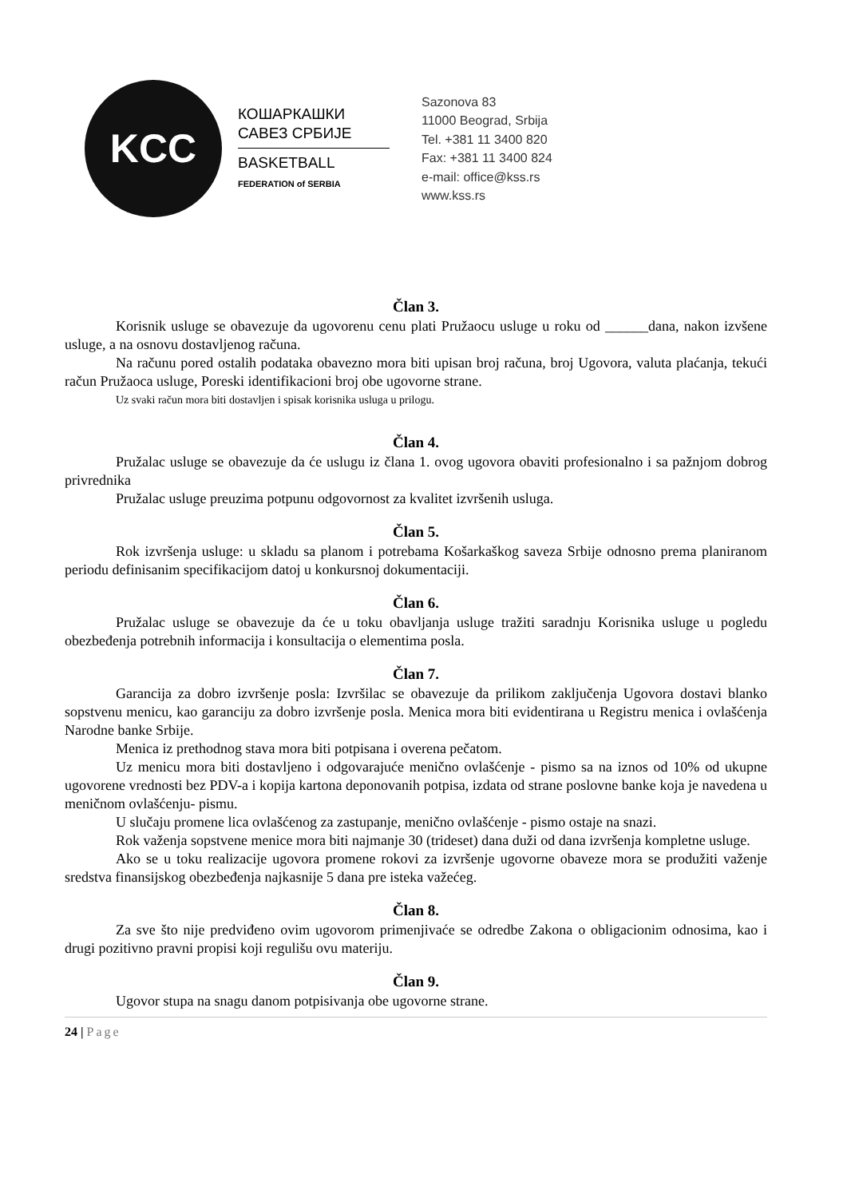KCC
КОШАРКАШКИ
САВЕЗ СРБИЈЕ
BASKETBALL
FEDERATION of SERBIA
Sazonova 83
11000 Beograd, Srbija
Tel. +381 11 3400 820
Fax: +381 11 3400 824
e-mail: office@kss.rs
www.kss.rs
Član 3.
Korisnik usluge se obavezuje da ugovorenu cenu plati Pružaocu usluge u roku od ______dana, nakon izvšene usluge, a na osnovu dostavljenog računa.
Na računu pored ostalih podataka obavezno mora biti upisan broj računa, broj Ugovora, valuta plaćanja, tekući račun Pružaoca usluge, Poreski identifikacioni broj obe ugovorne strane.
Uz svaki račun mora biti dostavljen i spisak korisnika usluga u prilogu.
Član 4.
Pružalac usluge se obavezuje da će uslugu iz člana 1. ovog ugovora obaviti profesionalno i sa pažnjom dobrog privrednika
Pružalac usluge preuzima potpunu odgovornost za kvalitet izvršenih usluga.
Član 5.
Rok izvršenja usluge: u skladu sa planom i potrebama Košarkaškog saveza Srbije odnosno prema planiranom periodu definisanim specifikacijom datoj u konkursnoj dokumentaciji.
Član 6.
Pružalac usluge se obavezuje da će u toku obavljanja usluge tražiti saradnju Korisnika usluge u pogledu obezbeđenja potrebnih informacija i konsultacija o elementima posla.
Član 7.
Garancija za dobro izvršenje posla: Izvršilac se obavezuje da prilikom zaključenja Ugovora dostavi blanko sopstvenu menicu, kao garanciju za dobro izvršenje posla. Menica mora biti evidentirana u Registru menica i ovlašćenja Narodne banke Srbije.
Menica iz prethodnog stava mora biti potpisana i overena pečatom.
Uz menicu mora biti dostavljeno i odgovarajuće menično ovlašćenje - pismo sa na iznos od 10% od ukupne ugovorene vrednosti bez PDV-a i kopija kartona deponovanih potpisa, izdata od strane poslovne banke koja je navedena u meničnom ovlašćenju- pismu.
U slučaju promene lica ovlašćenog za zastupanje, menično ovlašćenje - pismo ostaje na snazi.
Rok važenja sopstvene menice mora biti najmanje 30 (trideset) dana duži od dana izvršenja kompletne usluge.
Ako se u toku realizacije ugovora promene rokovi za izvršenje ugovorne obaveze mora se produžiti važenje sredstva finansijskog obezbeđenja najkasnije 5 dana pre isteka važećeg.
Član 8.
Za sve što nije predviđeno ovim ugovorom primenjivaće se odredbe Zakona o obligacionim odnosima, kao i drugi pozitivno pravni propisi koji regulišu ovu materiju.
Član 9.
Ugovor stupa na snagu danom potpisivanja obe ugovorne strane.
24 | Page